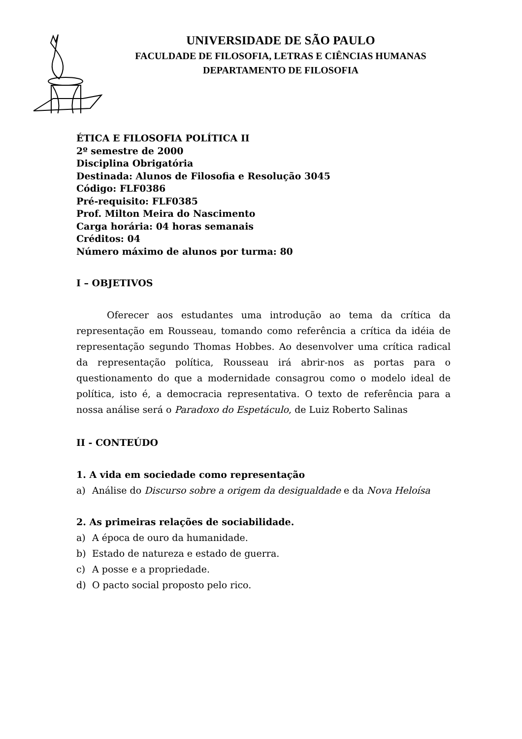UNIVERSIDADE DE SÃO PAULO
FACULDADE DE FILOSOFIA, LETRAS E CIÊNCIAS HUMANAS
DEPARTAMENTO DE FILOSOFIA
ÉTICA E FILOSOFIA POLÍTICA II
2º semestre de 2000
Disciplina Obrigatória
Destinada: Alunos de Filosofia e Resolução 3045
Código: FLF0386
Pré-requisito: FLF0385
Prof. Milton Meira do Nascimento
Carga horária: 04 horas semanais
Créditos: 04
Número máximo de alunos por turma: 80
I – OBJETIVOS
Oferecer aos estudantes uma introdução ao tema da crítica da representação em Rousseau, tomando como referência a crítica da idéia de representação segundo Thomas Hobbes. Ao desenvolver uma crítica radical da representação política, Rousseau irá abrir-nos as portas para o questionamento do que a modernidade consagrou como o modelo ideal de política, isto é, a democracia representativa. O texto de referência para a nossa análise será o Paradoxo do Espetáculo, de Luiz Roberto Salinas
II - CONTEÚDO
1. A vida em sociedade como representação
a) Análise do Discurso sobre a origem da desigualdade e da Nova Heloísa
2. As primeiras relações de sociabilidade.
a) A época de ouro da humanidade.
b) Estado de natureza e estado de guerra.
c) A posse e a propriedade.
d) O pacto social proposto pelo rico.